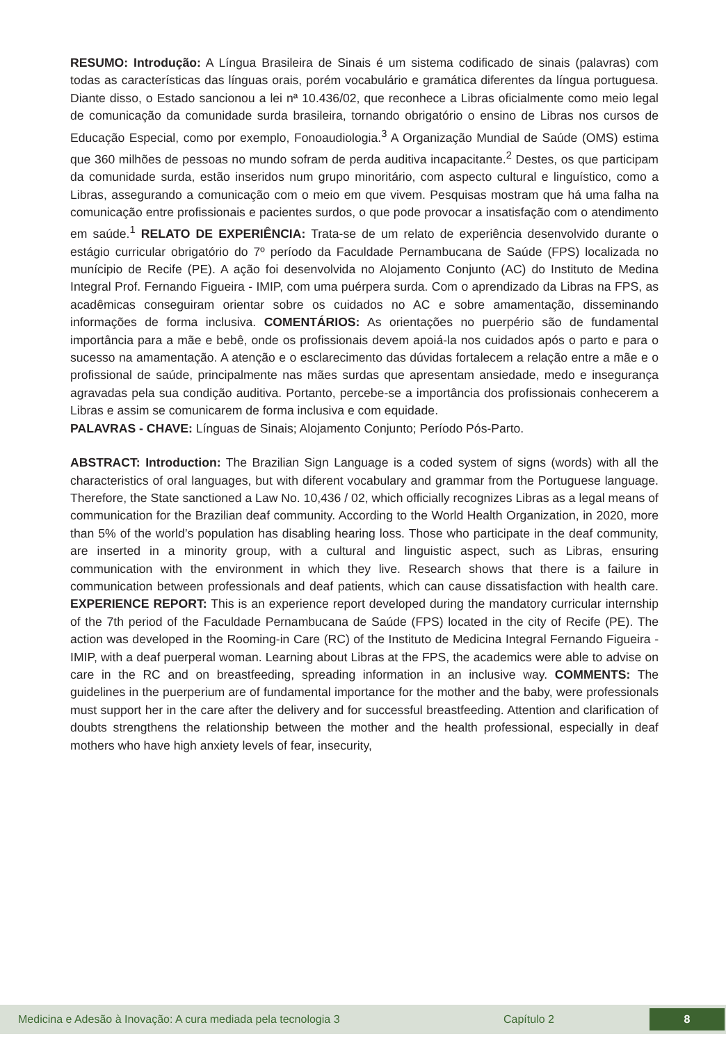RESUMO: Introdução: A Língua Brasileira de Sinais é um sistema codificado de sinais (palavras) com todas as características das línguas orais, porém vocabulário e gramática diferentes da língua portuguesa. Diante disso, o Estado sancionou a lei nª 10.436/02, que reconhece a Libras oficialmente como meio legal de comunicação da comunidade surda brasileira, tornando obrigatório o ensino de Libras nos cursos de Educação Especial, como por exemplo, Fonoaudiologia.<sup>3</sup> A Organização Mundial de Saúde (OMS) estima que 360 milhões de pessoas no mundo sofram de perda auditiva incapacitante.<sup>2</sup> Destes, os que participam da comunidade surda, estão inseridos num grupo minoritário, com aspecto cultural e linguístico, como a Libras, assegurando a comunicação com o meio em que vivem. Pesquisas mostram que há uma falha na comunicação entre profissionais e pacientes surdos, o que pode provocar a insatisfação com o atendimento em saúde.<sup>1</sup> RELATO DE EXPERIÊNCIA: Trata-se de um relato de experiência desenvolvido durante o estágio curricular obrigatório do 7º período da Faculdade Pernambucana de Saúde (FPS) localizada no munícipio de Recife (PE). A ação foi desenvolvida no Alojamento Conjunto (AC) do Instituto de Medina Integral Prof. Fernando Figueira - IMIP, com uma puérpera surda. Com o aprendizado da Libras na FPS, as acadêmicas conseguiram orientar sobre os cuidados no AC e sobre amamentação, disseminando informações de forma inclusiva. COMENTÁRIOS: As orientações no puerpério são de fundamental importância para a mãe e bebê, onde os profissionais devem apoiá-la nos cuidados após o parto e para o sucesso na amamentação. A atenção e o esclarecimento das dúvidas fortalecem a relação entre a mãe e o profissional de saúde, principalmente nas mães surdas que apresentam ansiedade, medo e insegurança agravadas pela sua condição auditiva. Portanto, percebe-se a importância dos profissionais conhecerem a Libras e assim se comunicarem de forma inclusiva e com equidade.
PALAVRAS - CHAVE: Línguas de Sinais; Alojamento Conjunto; Período Pós-Parto.
ABSTRACT: Introduction: The Brazilian Sign Language is a coded system of signs (words) with all the characteristics of oral languages, but with diferent vocabulary and grammar from the Portuguese language. Therefore, the State sanctioned a Law No. 10,436 / 02, which officially recognizes Libras as a legal means of communication for the Brazilian deaf community. According to the World Health Organization, in 2020, more than 5% of the world’s population has disabling hearing loss. Those who participate in the deaf community, are inserted in a minority group, with a cultural and linguistic aspect, such as Libras, ensuring communication with the environment in which they live. Research shows that there is a failure in communication between professionals and deaf patients, which can cause dissatisfaction with health care. EXPERIENCE REPORT: This is an experience report developed during the mandatory curricular internship of the 7th period of the Faculdade Pernambucana de Saúde (FPS) located in the city of Recife (PE). The action was developed in the Rooming-in Care (RC) of the Instituto de Medicina Integral Fernando Figueira - IMIP, with a deaf puerperal woman. Learning about Libras at the FPS, the academics were able to advise on care in the RC and on breastfeeding, spreading information in an inclusive way. COMMENTS: The guidelines in the puerperium are of fundamental importance for the mother and the baby, were professionals must support her in the care after the delivery and for successful breastfeeding. Attention and clarification of doubts strengthens the relationship between the mother and the health professional, especially in deaf mothers who have high anxiety levels of fear, insecurity,
Medicina e Adesão à Inovação: A cura mediada pela tecnologia 3 Capítulo 2 8